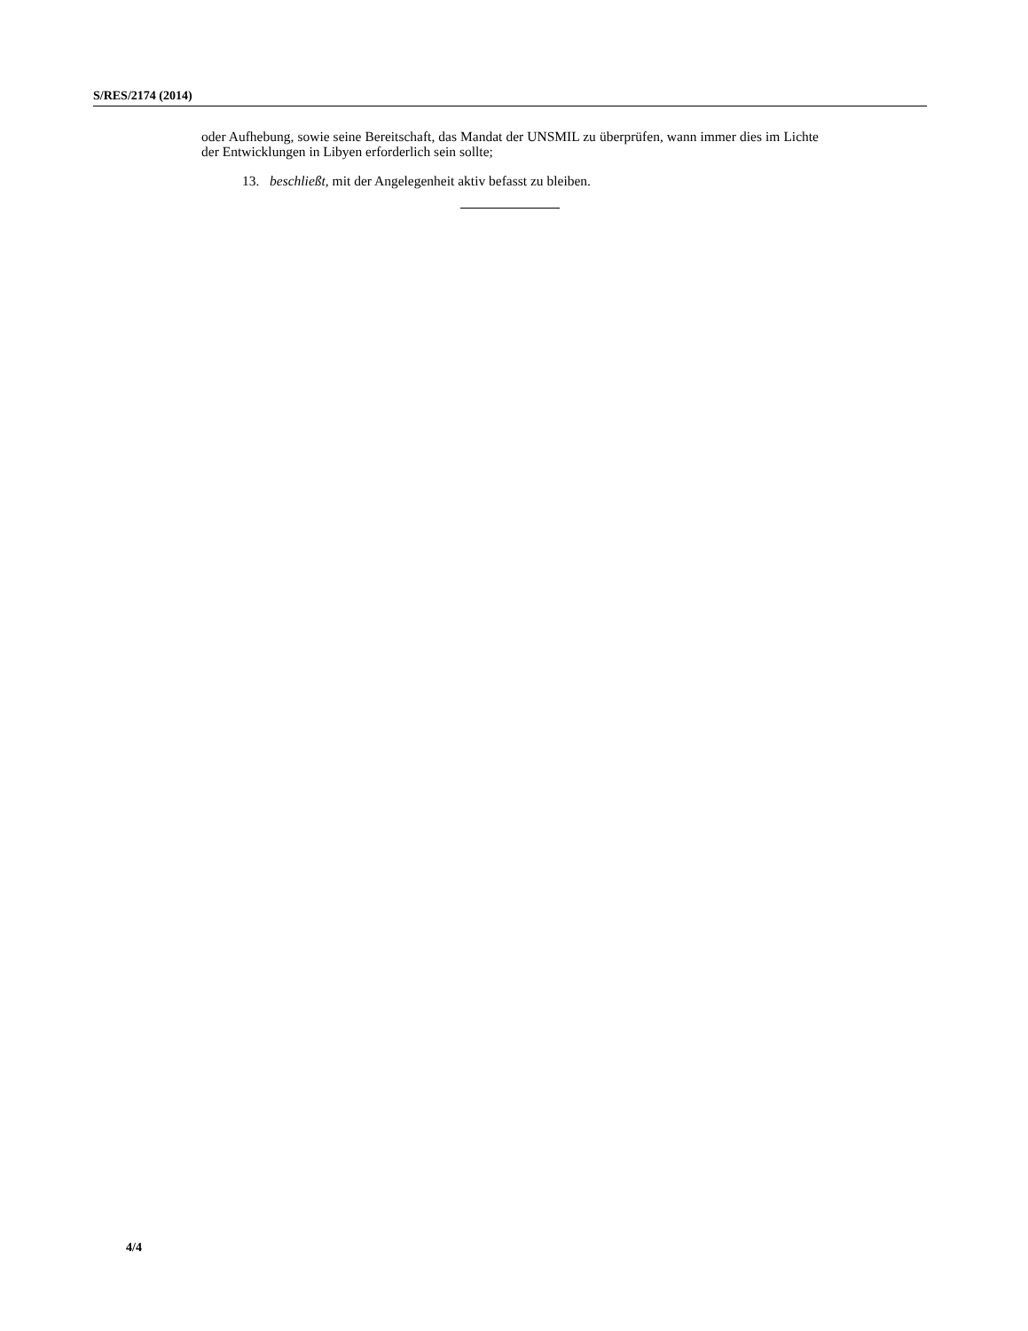S/RES/2174 (2014)
oder Aufhebung, sowie seine Bereitschaft, das Mandat der UNSMIL zu überprüfen, wann immer dies im Lichte der Entwicklungen in Libyen erforderlich sein sollte;
13. beschließt, mit der Angelegenheit aktiv befasst zu bleiben.
4/4